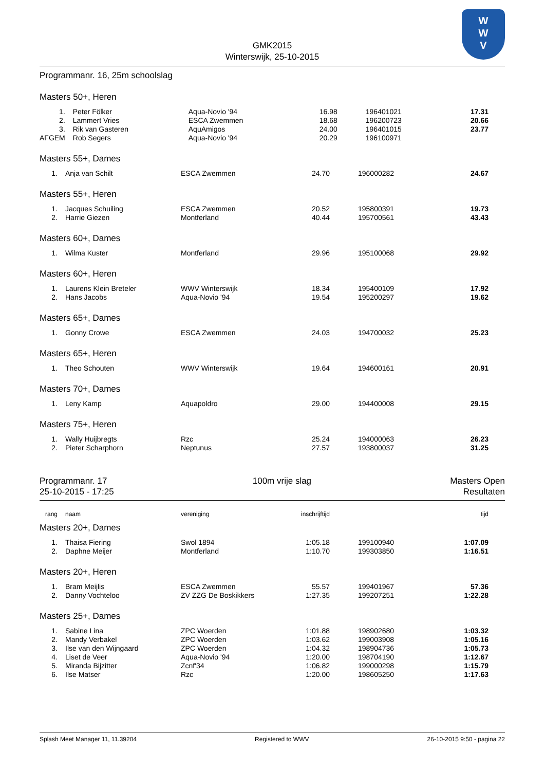W
W
V
GMK2015
Winterswijk, 25-10-2015
Programmanr. 16, 25m schoolslag
Masters 50+, Heren
| 1. | Peter Fölker | Aqua-Novio '94 | 16.98 | | 196401021 | 17.31 | |
| 2. | Lammert Vries | ESCA Zwemmen | 18.68 | | 196200723 | 20.66 | |
| 3. | Rik van Gasteren | AquAmigos | 24.00 | | 196401015 | 23.77 | |
| AFGEM | Rob Segers | Aqua-Novio '94 | 20.29 | | 196100971 | | |
Masters 55+, Dames
| 1. | Anja van Schilt | ESCA Zwemmen | 24.70 | | 196000282 | 24.67 | |
Masters 55+, Heren
| 1. | Jacques Schuiling | ESCA Zwemmen | 20.52 | | 195800391 | 19.73 | |
| 2. | Harrie Giezen | Montferland | 40.44 | | 195700561 | 43.43 | |
Masters 60+, Dames
| 1. | Wilma Kuster | Montferland | 29.96 | | 195100068 | 29.92 | |
Masters 60+, Heren
| 1. | Laurens Klein Breteler | WWV Winterswijk | 18.34 | | 195400109 | 17.92 | |
| 2. | Hans Jacobs | Aqua-Novio '94 | 19.54 | | 195200297 | 19.62 | |
Masters 65+, Dames
| 1. | Gonny Crowe | ESCA Zwemmen | 24.03 | | 194700032 | 25.23 | |
Masters 65+, Heren
| 1. | Theo Schouten | WWV Winterswijk | 19.64 | | 194600161 | 20.91 | |
Masters 70+, Dames
| 1. | Leny Kamp | Aquapoldro | 29.00 | | 194400008 | 29.15 | |
Masters 75+, Heren
| 1. | Wally Huijbregts | Rzc | 25.24 | | 194000063 | 26.23 | |
| 2. | Pieter Scharphorn | Neptunus | 27.57 | | 193800037 | 31.25 | |
Programmanr. 17
25-10-2015 - 17:25
100m vrije slag Masters Open
Resultaten
| rang | naam | vereniging | inschrijftijd | | | tijd | |
| --- | --- | --- | --- | --- | --- | --- | --- |
Masters 20+, Dames
| 1. | Thaisa Fiering | Swol 1894 | 1:05.18 | | 199100940 | 1:07.09 | |
| 2. | Daphne Meijer | Montferland | 1:10.70 | | 199303850 | 1:16.51 | |
Masters 20+, Heren
| 1. | Bram Meijlis | ESCA Zwemmen | 55.57 | | 199401967 | 57.36 | |
| 2. | Danny Vochteloo | ZV ZZG De Boskikkers | 1:27.35 | | 199207251 | 1:22.28 | |
Masters 25+, Dames
| 1. | Sabine Lina | ZPC Woerden | 1:01.88 | | 198902680 | 1:03.32 | |
| 2. | Mandy Verbakel | ZPC Woerden | 1:03.62 | | 199003908 | 1:05.16 | |
| 3. | Ilse van den Wijngaard | ZPC Woerden | 1:04.32 | | 198904736 | 1:05.73 | |
| 4. | Liset de Veer | Aqua-Novio '94 | 1:20.00 | | 198704190 | 1:12.67 | |
| 5. | Miranda Bijzitter | Zcnf'34 | 1:06.82 | | 199000298 | 1:15.79 | |
| 6. | Ilse Matser | Rzc | 1:20.00 | | 198605250 | 1:17.63 | |
Splash Meet Manager 11, 11.39204
Registered to WWV 26-10-2015 9:50 - pagina 22